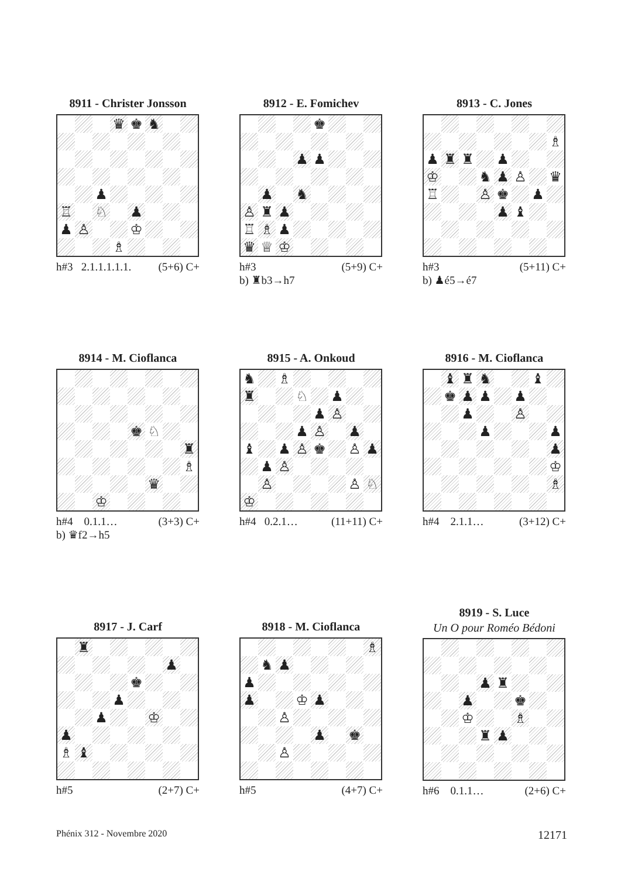8911 - Christer Jonsson
| | | | ♛ | ♚ | ♞ | | |
| | | ♟ | | | | | |
| ♖ | | ♘ | | ♟ | | | |
| ♟ | ♙ | | | ♔ | | | |
| | | | ♗ | | | | |
h#3 2.1.1.1.1.1. (5+6) C+
8912 - E. Fomichev
| | | | | ♚ | | | |
| | | | ♟ | ♟ | | | |
| | ♟ | | ♞ | | | | |
| ♙ | ♜ | ♟ | | | | | |
| ♖ | ♗ | ♟ | | | | | |
| ♛ | ♕ | ♔ | | | | | |
h#3 (5+9) C+
b) ♜b3→h7
8913 - C. Jones
| | | | | | | | ♗ |
| ♟ | ♜ | ♜ | | ♟ | | | |
| ♔ | | | ♞ | ♟ | ♙ | | ♛ |
| ♖ | | | ♙ | ♚ | | ♟ | |
| | | | | ♟ | ♝ | | |
h#3 (5+11) C+
b) ♟é5→é7
8914 - M. Cioflanca
| | | | | ♚ | ♘ | | |
| | | | | | | | ♜ |
| | | | | | | | ♗ |
| | | | | | ♛ | | |
| | | ♔ | | | | | |
h#4 0.1.1… (3+3) C+
b) ♛f2→h5
8915 - A. Onkoud
| ♞ | | ♗ | | | | | |
| ♜ | | | ♘ | | ♟ | | |
| | | | | ♟ | ♙ | | |
| | | | ♟ | ♙ | | ♟ | |
| ♝ | | ♟ | ♙ | ♚ | | ♙ | ♟ |
| | ♟ | ♙ | | | | | |
| | ♙ | | | | | ♙ | ♘ |
| ♔ | | | | | | | |
h#4 0.2.1… (11+11) C+
8916 - M. Cioflanca
| | ♝ | ♜ | ♞ | | | ♝ | |
| | ♚ | ♟ | ♟ | | ♟ | | |
| | | ♟ | | | ♙ | | |
| | | | ♟ | | | | ♟ |
| | | | | | | | ♟ |
| | | | | | | | ♔ |
| | | | | | | | ♗ |
h#4 2.1.1… (3+12) C+
8917 - J. Carf
| | ♜ | | | | | | |
| | | | | | | ♟ | |
| | | | | ♚ | | | |
| | | | ♟ | | | | |
| | | ♟ | | | ♔ | | |
| ♟ | | | | | | | |
| ♗ | ♝ | | | | | | |
h#5 (2+7) C+
8918 - M. Cioflanca
| | | | | | | | ♗ |
| | ♞ | ♟ | | | | | |
| ♟ | | | | | | | |
| ♟ | | | ♔ | ♟ | | | |
| | | ♙ | | | | | |
| | | | | ♟ | | ♚ | |
| | | ♙ | | | | | |
h#5 (4+7) C+
8919 - S. Luce
Un O pour Roméo Bédoni
| | | | ♟ | ♜ | | | |
| | | ♟ | | | ♚ | | |
| | | ♔ | | | ♗ | | |
| | | | ♜ | ♟ | | | |
h#6 0.1.1… (2+6) C+
Phénix 312 - Novembre 2020 12171